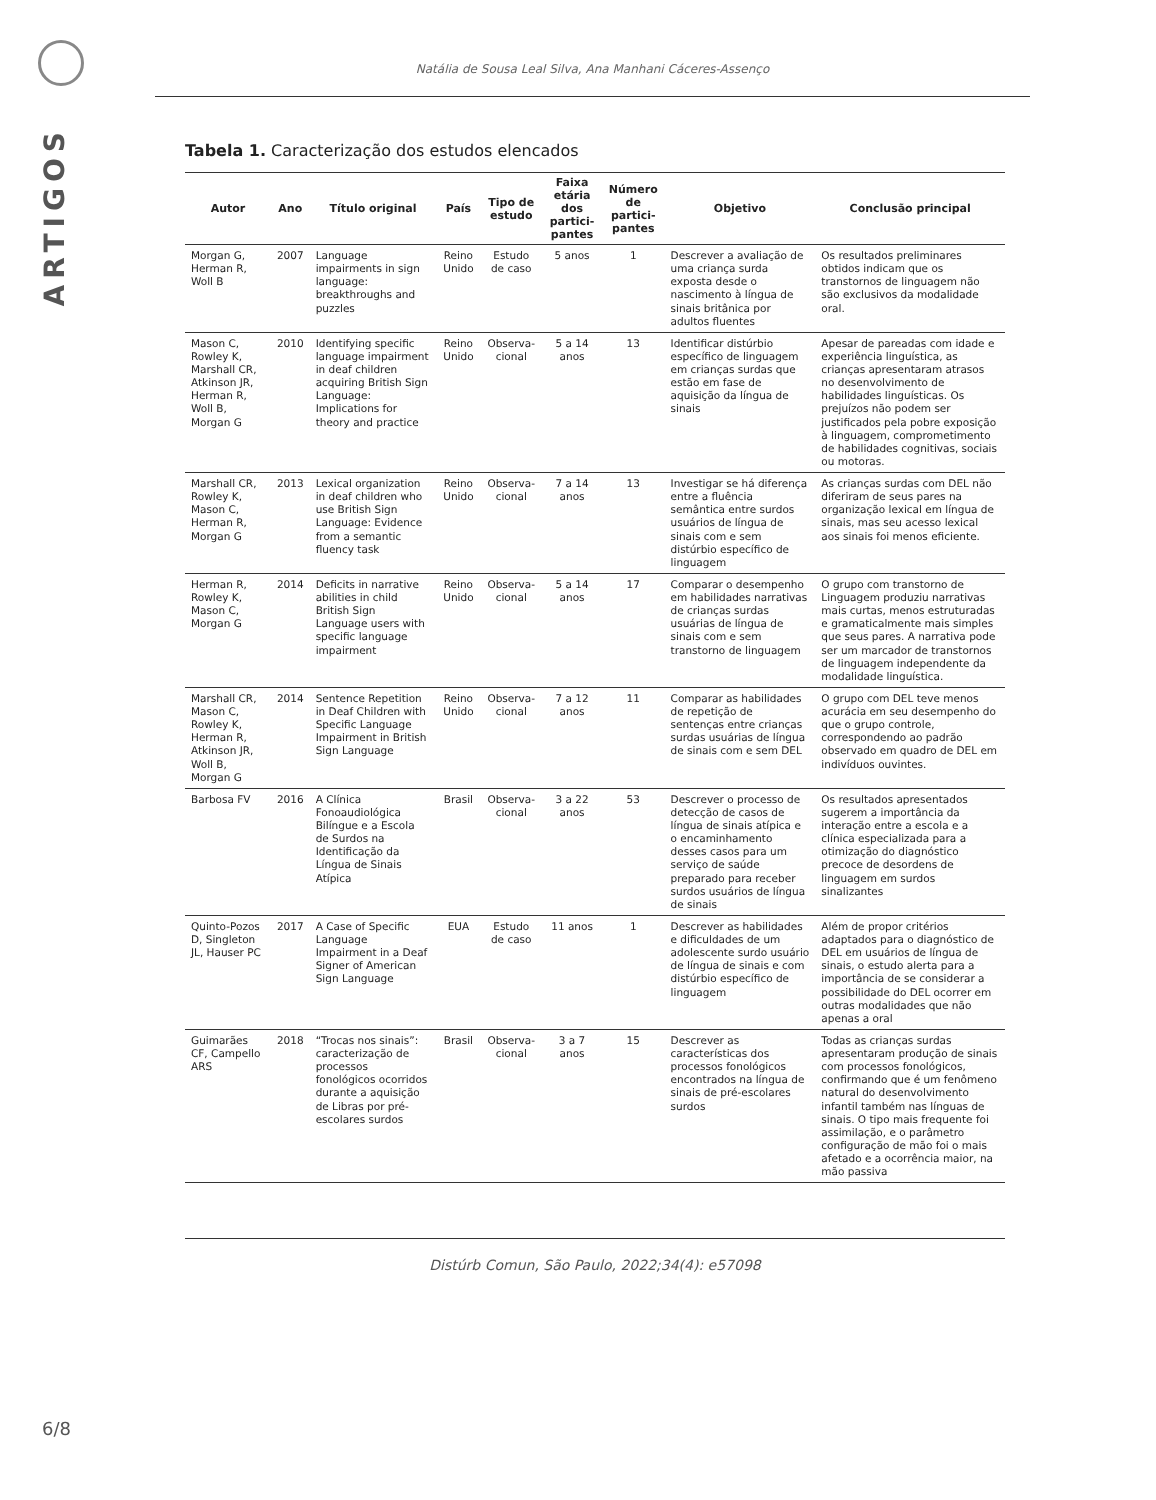ARTIGOS
Natália de Sousa Leal Silva, Ana Manhani Cáceres-Assenço
Tabela 1. Caracterização dos estudos elencados
| Autor | Ano | Título original | País | Tipo de estudo | Faixa etária dos partici-pantes | Número de partici-pantes | Objetivo | Conclusão principal |
| --- | --- | --- | --- | --- | --- | --- | --- | --- |
| Morgan G, Herman R, Woll B | 2007 | Language impairments in sign language: breakthroughs and puzzles | Reino Unido | Estudo de caso | 5 anos | 1 | Descrever a avaliação de uma criança surda exposta desde o nascimento à língua de sinais britânica por adultos fluentes | Os resultados preliminares obtidos indicam que os transtornos de linguagem não são exclusivos da modalidade oral. |
| Mason C, Rowley K, Marshall CR, Atkinson JR, Herman R, Woll B, Morgan G | 2010 | Identifying specific language impairment in deaf children acquiring British Sign Language: Implications for theory and practice | Reino Unido | Observa-cional | 5 a 14 anos | 13 | Identificar distúrbio específico de linguagem em crianças surdas que estão em fase de aquisição da língua de sinais | Apesar de pareadas com idade e experiência linguística, as crianças apresentaram atrasos no desenvolvimento de habilidades linguísticas. Os prejuízos não podem ser justificados pela pobre exposição à linguagem, comprometimento de habilidades cognitivas, sociais ou motoras. |
| Marshall CR, Rowley K, Mason C, Herman R, Morgan G | 2013 | Lexical organization in deaf children who use British Sign Language: Evidence from a semantic fluency task | Reino Unido | Observa-cional | 7 a 14 anos | 13 | Investigar se há diferença entre a fluência semântica entre surdos usuários de língua de sinais com e sem distúrbio específico de linguagem | As crianças surdas com DEL não diferiram de seus pares na organização lexical em língua de sinais, mas seu acesso lexical aos sinais foi menos eficiente. |
| Herman R, Rowley K, Mason C, Morgan G | 2014 | Deficits in narrative abilities in child British Sign Language users with specific language impairment | Reino Unido | Observa-cional | 5 a 14 anos | 17 | Comparar o desempenho em habilidades narrativas de crianças surdas usuárias de língua de sinais com e sem transtorno de linguagem | O grupo com transtorno de Linguagem produziu narrativas mais curtas, menos estruturadas e gramaticalmente mais simples que seus pares. A narrativa pode ser um marcador de transtornos de linguagem independente da modalidade linguística. |
| Marshall CR, Mason C, Rowley K, Herman R, Atkinson JR, Woll B, Morgan G | 2014 | Sentence Repetition in Deaf Children with Specific Language Impairment in British Sign Language | Reino Unido | Observa-cional | 7 a 12 anos | 11 | Comparar as habilidades de repetição de sentenças entre crianças surdas usuárias de língua de sinais com e sem DEL | O grupo com DEL teve menos acurácia em seu desempenho do que o grupo controle, correspondendo ao padrão observado em quadro de DEL em indivíduos ouvintes. |
| Barbosa FV | 2016 | A Clínica Fonoaudiológica Bilíngue e a Escola de Surdos na Identificação da Língua de Sinais Atípica | Brasil | Observa-cional | 3 a 22 anos | 53 | Descrever o processo de detecção de casos de língua de sinais atípica e o encaminhamento desses casos para um serviço de saúde preparado para receber surdos usuários de língua de sinais | Os resultados apresentados sugerem a importância da interação entre a escola e a clínica especializada para a otimização do diagnóstico precoce de desordens de linguagem em surdos sinalizantes |
| Quinto-Pozos D, Singleton JL, Hauser PC | 2017 | A Case of Specific Language Impairment in a Deaf Signer of American Sign Language | EUA | Estudo de caso | 11 anos | 1 | Descrever as habilidades e dificuldades de um adolescente surdo usuário de língua de sinais e com distúrbio específico de linguagem | Além de propor critérios adaptados para o diagnóstico de DEL em usuários de língua de sinais, o estudo alerta para a importância de se considerar a possibilidade do DEL ocorrer em outras modalidades que não apenas a oral |
| Guimarães CF, Campello ARS | 2018 | “Trocas nos sinais”: caracterização de processos fonológicos ocorridos durante a aquisição de Libras por pré-escolares surdos | Brasil | Observa-cional | 3 a 7 anos | 15 | Descrever as características dos processos fonológicos encontrados na língua de sinais de pré-escolares surdos | Todas as crianças surdas apresentaram produção de sinais com processos fonológicos, confirmando que é um fenômeno natural do desenvolvimento infantil também nas línguas de sinais. O tipo mais frequente foi assimilação, e o parâmetro configuração de mão foi o mais afetado e a ocorrência maior, na mão passiva |
Distúrb Comun, São Paulo, 2022;34(4): e57098
6/8